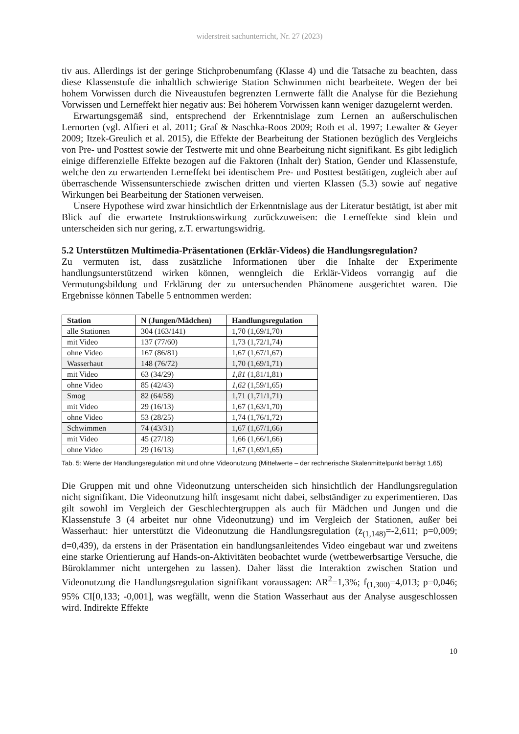widerstreit sachunterricht, Nr. 27 (2023)
tiv aus. Allerdings ist der geringe Stichprobenumfang (Klasse 4) und die Tatsache zu beachten, dass diese Klassenstufe die inhaltlich schwierige Station Schwimmen nicht bearbeitete. Wegen der bei hohem Vorwissen durch die Niveaustufen begrenzten Lernwerte fällt die Analyse für die Beziehung Vorwissen und Lerneffekt hier negativ aus: Bei höherem Vorwissen kann weniger dazugelernt werden.
Erwartungsgemäß sind, entsprechend der Erkenntnislage zum Lernen an außerschulischen Lernorten (vgl. Alfieri et al. 2011; Graf & Naschka-Roos 2009; Roth et al. 1997; Lewalter & Geyer 2009; Itzek-Greulich et al. 2015), die Effekte der Bearbeitung der Stationen bezüglich des Vergleichs von Pre- und Posttest sowie der Testwerte mit und ohne Bearbeitung nicht signifikant. Es gibt lediglich einige differenzielle Effekte bezogen auf die Faktoren (Inhalt der) Station, Gender und Klassenstufe, welche den zu erwartenden Lerneffekt bei identischem Pre- und Posttest bestätigen, zugleich aber auf überraschende Wissensunterschiede zwischen dritten und vierten Klassen (5.3) sowie auf negative Wirkungen bei Bearbeitung der Stationen verweisen.
Unsere Hypothese wird zwar hinsichtlich der Erkenntnislage aus der Literatur bestätigt, ist aber mit Blick auf die erwartete Instruktionswirkung zurückzuweisen: die Lerneffekte sind klein und unterscheiden sich nur gering, z.T. erwartungswidrig.
5.2 Unterstützen Multimedia-Präsentationen (Erklär-Videos) die Handlungsregulation?
Zu vermuten ist, dass zusätzliche Informationen über die Inhalte der Experimente handlungsunterstützend wirken können, wenngleich die Erklär-Videos vorrangig auf die Vermutungsbildung und Erklärung der zu untersuchenden Phänomene ausgerichtet waren. Die Ergebnisse können Tabelle 5 entnommen werden:
| Station | N (Jungen/Mädchen) | Handlungsregulation |
| --- | --- | --- |
| alle Stationen | 304 (163/141) | 1,70 (1,69/1,70) |
| mit Video | 137 (77/60) | 1,73 (1,72/1,74) |
| ohne Video | 167 (86/81) | 1,67 (1,67/1,67) |
| Wasserhaut | 148 (76/72) | 1,70 (1,69/1,71) |
| mit Video | 63 (34/29) | 1,81 (1,81/1,81) |
| ohne Video | 85 (42/43) | 1,62 (1,59/1,65) |
| Smog | 82 (64/58) | 1,71 (1,71/1,71) |
| mit Video | 29 (16/13) | 1,67 (1,63/1,70) |
| ohne Video | 53 (28/25) | 1,74 (1,76/1,72) |
| Schwimmen | 74 (43/31) | 1,67 (1,67/1,66) |
| mit Video | 45 (27/18) | 1,66 (1,66/1,66) |
| ohne Video | 29 (16/13) | 1,67 (1,69/1,65) |
Tab. 5: Werte der Handlungsregulation mit und ohne Videonutzung (Mittelwerte – der rechnerische Skalenmittelpunkt beträgt 1,65)
Die Gruppen mit und ohne Videonutzung unterscheiden sich hinsichtlich der Handlungsregulation nicht signifikant. Die Videonutzung hilft insgesamt nicht dabei, selbständiger zu experimentieren. Das gilt sowohl im Vergleich der Geschlechtergruppen als auch für Mädchen und Jungen und die Klassenstufe 3 (4 arbeitet nur ohne Videonutzung) und im Vergleich der Stationen, außer bei Wasserhaut: hier unterstützt die Videonutzung die Handlungsregulation (z<sub>(1,148)</sub>=-2,611; p=0,009; d=0,439), da erstens in der Präsentation ein handlungsanleitendes Video eingebaut war und zweitens eine starke Orientierung auf Hands-on-Aktivitäten beobachtet wurde (wettbewerbsartige Versuche, die Büroklammer nicht untergehen zu lassen). Daher lässt die Interaktion zwischen Station und Videonutzung die Handlungsregulation signifikant voraussagen: ΔR<sup>2</sup>=1,3%; f<sub>(1,300)</sub>=4,013; p=0,046; 95% CI[0,133; -0,001], was wegfällt, wenn die Station Wasserhaut aus der Analyse ausgeschlossen wird. Indirekte Effekte
10